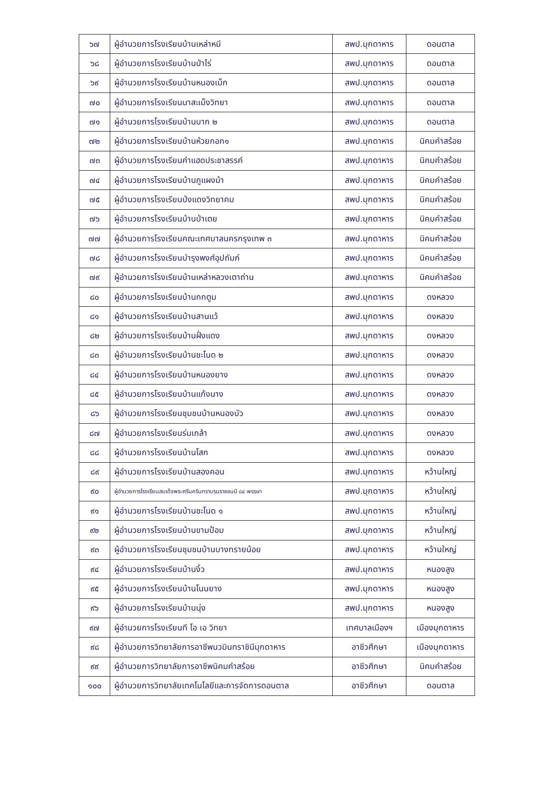| ๖๗ | ผู้อำนวยการโรงเรียนบ้านเหล่าหมี | สพป.มุกดาหาร | ดอนตาล |
| ๖๘ | ผู้อำนวยการโรงเรียนบ้านป่าไร่ | สพป.มุกดาหาร | ดอนตาล |
| ๖๙ | ผู้อำนวยการโรงเรียนบ้านหนองเม็ก | สพป.มุกดาหาร | ดอนตาล |
| ๗๐ | ผู้อำนวยการโรงเรียนนาสะเม็งวิทยา | สพป.มุกดาหาร | ดอนตาล |
| ๗๑ | ผู้อำนวยการโรงเรียนบ้านบาก ๒ | สพป.มุกดาหาร | ดอนตาล |
| ๗๒ | ผู้อำนวยการโรงเรียนบ้านห้วยกอก๑ | สพป.มุกดาหาร | นิคมคำสร้อย |
| ๗๓ | ผู้อำนวยการโรงเรียนคำแฮดประชาสรรค์ | สพป.มุกดาหาร | นิคมคำสร้อย |
| ๗๔ | ผู้อำนวยการโรงเรียนบ้านภูแผงม้า | สพป.มุกดาหาร | นิคมคำสร้อย |
| ๗๕ | ผู้อำนวยการโรงเรียนป่งแดงวิทยาคม | สพป.มุกดาหาร | นิคมคำสร้อย |
| ๗๖ | ผู้อำนวยการโรงเรียนบ้านป่าเตย | สพป.มุกดาหาร | นิคมคำสร้อย |
| ๗๗ | ผู้อำนวยการโรงเรียนคณะเทศบาลนครกรุงเทพ ๓ | สพป.มุกดาหาร | นิคมคำสร้อย |
| ๗๘ | ผู้อำนวยการโรงเรียนบำรุงพงศ์อุปถัมภ์ | สพป.มุกดาหาร | นิคมคำสร้อย |
| ๗๙ | ผู้อำนวยการโรงเรียนบ้านเหล่าหลวงเตาถ่าน | สพป.มุกดาหาร | นิคมคำสร้อย |
| ๘๐ | ผู้อำนวยการโรงเรียนบ้านกกตูม | สพป.มุกดาหาร | ดงหลวง |
| ๘๑ | ผู้อำนวยการโรงเรียนบ้านสานแว้ | สพป.มุกดาหาร | ดงหลวง |
| ๘๒ | ผู้อำนวยการโรงเรียนบ้านฝั่งแดง | สพป.มุกดาหาร | ดงหลวง |
| ๘๓ | ผู้อำนวยการโรงเรียนบ้านชะโนด ๒ | สพป.มุกดาหาร | ดงหลวง |
| ๘๔ | ผู้อำนวยการโรงเรียนบ้านหนองยาง | สพป.มุกดาหาร | ดงหลวง |
| ๘๕ | ผู้อำนวยการโรงเรียนบ้านแก้งนาง | สพป.มุกดาหาร | ดงหลวง |
| ๘๖ | ผู้อำนวยการโรงเรียนชุมชนบ้านหนองบัว | สพป.มุกดาหาร | ดงหลวง |
| ๘๗ | ผู้อำนวยการโรงเรียนร่มเกล้า | สพป.มุกดาหาร | ดงหลวง |
| ๘๘ | ผู้อำนวยการโรงเรียนบ้านโสก | สพป.มุกดาหาร | ดงหลวง |
| ๘๙ | ผู้อำนวยการโรงเรียนบ้านสองคอน | สพป.มุกดาหาร | หว้านใหญ่ |
| ๙๐ | ผู้อำนวยการโรงเรียนสมเด็จพระศรีนครินทราบรมราชชนนี ๘๔ พรรษา | สพป.มุกดาหาร | หว้านใหญ่ |
| ๙๑ | ผู้อำนวยการโรงเรียนบ้านชะโนด ๑ | สพป.มุกดาหาร | หว้านใหญ่ |
| ๙๒ | ผู้อำนวยการโรงเรียนบ้านขามป้อม | สพป.มุกดาหาร | หว้านใหญ่ |
| ๙๓ | ผู้อำนวยการโรงเรียนชุมชนบ้านบางทรายน้อย | สพป.มุกดาหาร | หว้านใหญ่ |
| ๙๔ | ผู้อำนวยการโรงเรียนบ้านงิ้ว | สพป.มุกดาหาร | หนองสูง |
| ๙๕ | ผู้อำนวยการโรงเรียนบ้านโนนยาง | สพป.มุกดาหาร | หนองสูง |
| ๙๖ | ผู้อำนวยการโรงเรียนบ้านนุ่ง | สพป.มุกดาหาร | หนองสูง |
| ๙๗ | ผู้อำนวยการโรงเรียนที โอ เอ วิทยา | เทศบาลเมืองฯ | เมืองมุกดาหาร |
| ๙๘ | ผู้อำนวยการวิทยาลัยการอาชีพนวมินทราชินีมุกดาหาร | อาชีวศึกษา | เมืองมุกดาหาร |
| ๙๙ | ผู้อำนวยการวิทยาลัยการอาชีพนิคมคำสร้อย | อาชีวศึกษา | นิคมคำสร้อย |
| ๑๐๐ | ผู้อำนวยการวิทยาลัยเทคโนโลยีและการจัดการดอนตาล | อาชีวศึกษา | ดอนตาล |